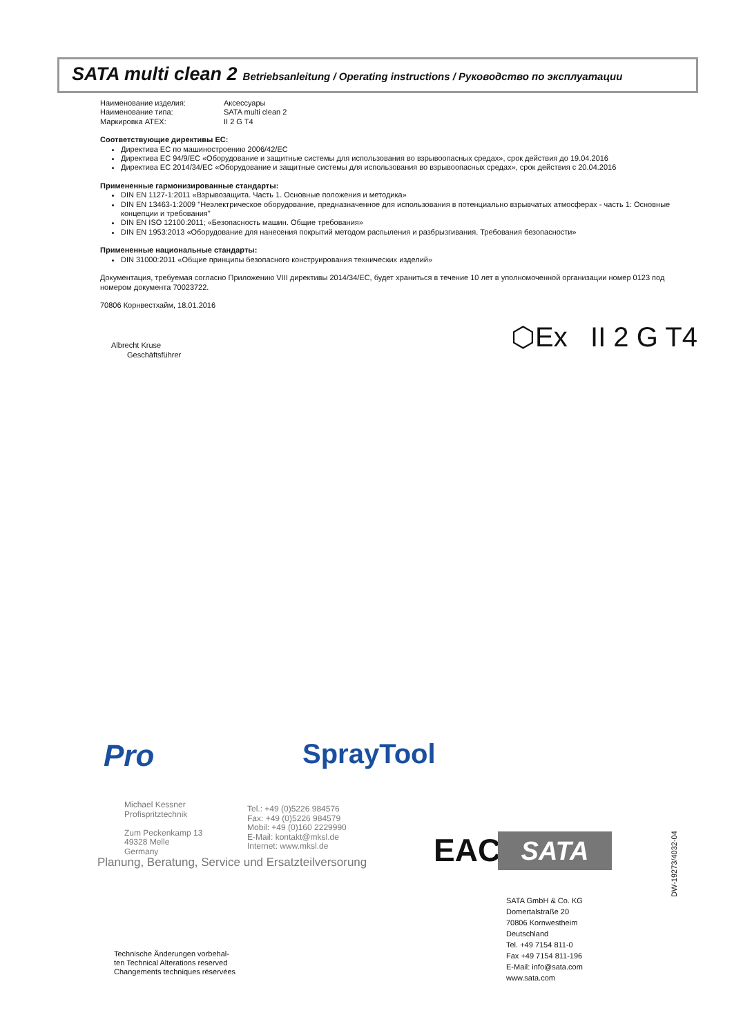SATA multi clean 2 Betriebsanleitung / Operating instructions / Руководство по эксплуатации
Наименование изделия: Аксессуары
Наименование типа: SATA multi clean 2
Маркировка ATEX: II 2 G T4
Соответствующие директивы ЕС:
Директива ЕС по машиностроению 2006/42/EC
Директива ЕС 94/9/EC «Оборудование и защитные системы для использования во взрывоопасных средах», срок действия до 19.04.2016
Директива ЕС 2014/34/EC «Оборудование и защитные системы для использования во взрывоопасных средах», срок действия с 20.04.2016
Примененные гармонизированные стандарты:
DIN EN 1127-1:2011 «Взрывозащита. Часть 1. Основные положения и методика»
DIN EN 13463-1:2009 "Неэлектрическое оборудование, предназначенное для использования в потенциально взрывчатых атмосферах - часть 1: Основные концепции и требования"
DIN EN ISO 12100:2011; «Безопасность машин. Общие требования»
DIN EN 1953:2013 «Оборудование для нанесения покрытий методом распыления и разбрызгивания. Требования безопасности»
Примененные национальные стандарты:
DIN 31000:2011 «Общие принципы безопасного конструирования технических изделий»
Документация, требуемая согласно Приложению VIII директивы 2014/34/EC, будет храниться в течение 10 лет в уполномоченной организации номер 0123 под номером документа 70023722.
70806 Корнвестхайм, 18.01.2016
Albrecht Kruse
Geschäftsführer
⬡Ex II 2 G T4
Pro SprayTool
Michael Kessner
Profispritztechnik
Zum Peckenkamp 13
49328 Melle
Germany
Tel.: +49 (0)5226 984576
Fax: +49 (0)5226 984579
Mobil: +49 (0)160 2229990
E-Mail: kontakt@mksl.de
Internet: www.mksl.de
Planung, Beratung, Service und Ersatzteilversorung
EAC SATA
DW-19273/4032-04
SATA GmbH & Co. KG
Domertalstraße 20
70806 Kornwestheim
Deutschland
Tel. +49 7154 811-0
Fax +49 7154 811-196
E-Mail: info@sata.com
www.sata.com
Technische Änderungen vorbehal-
ten Technical Alterations reserved
Changements techniques réservées